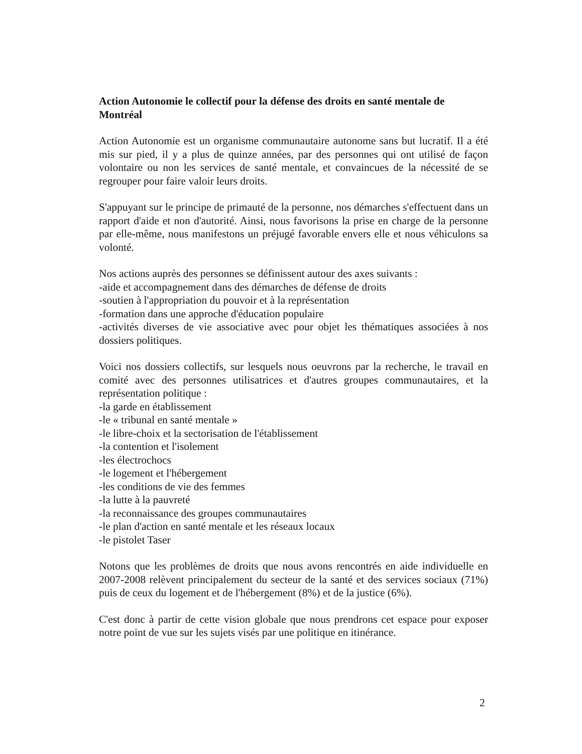Action Autonomie le collectif pour la défense des droits en santé mentale de Montréal
Action Autonomie est un organisme communautaire autonome sans but lucratif. Il a été mis sur pied, il y a plus de quinze années, par des personnes qui ont utilisé de façon volontaire ou non les services de santé mentale, et convaincues de la nécessité de se regrouper pour faire valoir leurs droits.
S'appuyant sur le principe de primauté de la personne, nos démarches s'effectuent dans un rapport d'aide et non d'autorité. Ainsi, nous favorisons la prise en charge de la personne par elle-même, nous manifestons un préjugé favorable envers elle et nous véhiculons sa volonté.
Nos actions auprès des personnes se définissent autour des axes suivants :
-aide et accompagnement dans des démarches de défense de droits
-soutien à l'appropriation du pouvoir et à la représentation
-formation dans une approche d'éducation populaire
-activités diverses de vie associative avec pour objet les thématiques associées à nos dossiers politiques.
Voici nos dossiers collectifs, sur lesquels nous oeuvrons par la recherche, le travail en comité avec des personnes utilisatrices et d'autres groupes communautaires, et la représentation politique :
-la garde en établissement
-le « tribunal en santé mentale »
-le libre-choix et la sectorisation de l'établissement
-la contention et l'isolement
-les électrochocs
-le logement et l'hébergement
-les conditions de vie des femmes
-la lutte à la pauvreté
-la reconnaissance des groupes communautaires
-le plan d'action en santé mentale et les réseaux locaux
-le pistolet Taser
Notons que les problèmes de droits que nous avons rencontrés en aide individuelle en 2007-2008 relèvent principalement du secteur de la santé et des services sociaux (71%) puis de ceux du logement et de l'hébergement (8%) et de la justice (6%).
C'est donc à partir de cette vision globale que nous prendrons cet espace pour exposer notre point de vue sur les sujets visés par une politique en itinérance.
2